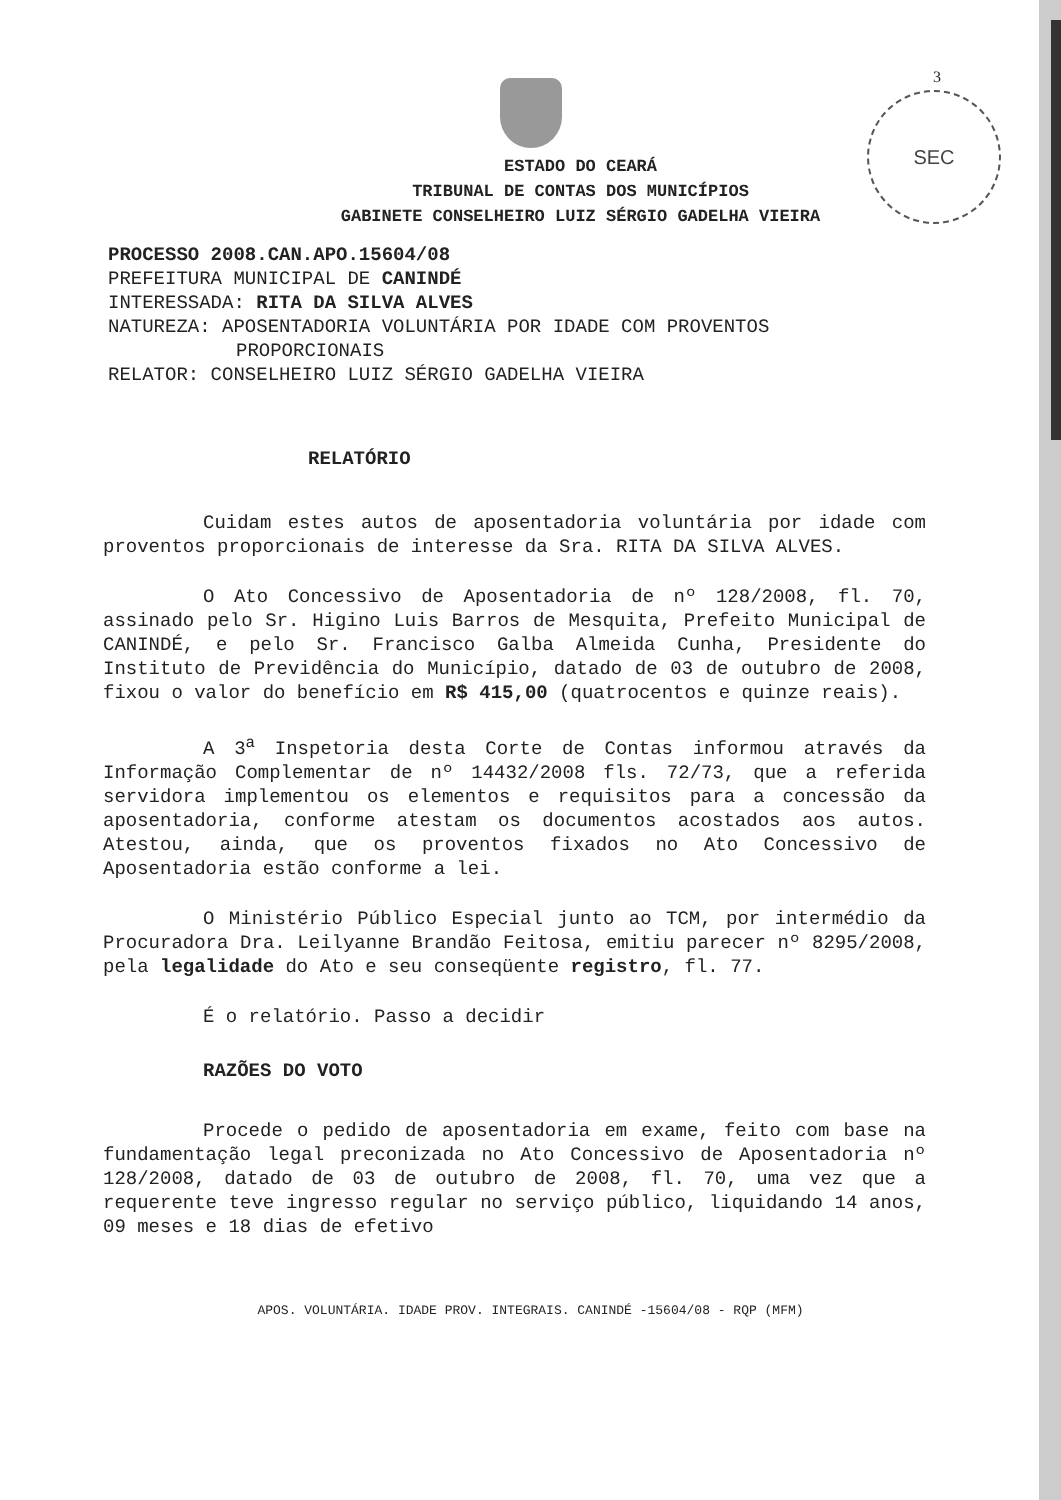3
SEC
ESTADO DO CEARÁ
TRIBUNAL DE CONTAS DOS MUNICÍPIOS
GABINETE CONSELHEIRO LUIZ SÉRGIO GADELHA VIEIRA
PROCESSO 2008.CAN.APO.15604/08
PREFEITURA MUNICIPAL DE CANINDÉ
INTERESSADA: RITA DA SILVA ALVES
NATUREZA: APOSENTADORIA VOLUNTÁRIA POR IDADE COM PROVENTOS
PROPORCIONAIS
RELATOR: CONSELHEIRO LUIZ SÉRGIO GADELHA VIEIRA
RELATÓRIO
Cuidam estes autos de aposentadoria voluntária por idade com proventos proporcionais de interesse da Sra. RITA DA SILVA ALVES.
O Ato Concessivo de Aposentadoria de nº 128/2008, fl. 70, assinado pelo Sr. Higino Luis Barros de Mesquita, Prefeito Municipal de CANINDÉ, e pelo Sr. Francisco Galba Almeida Cunha, Presidente do Instituto de Previdência do Município, datado de 03 de outubro de 2008, fixou o valor do benefício em R$ 415,00 (quatrocentos e quinze reais).
A 3<sup>a</sup> Inspetoria desta Corte de Contas informou através da Informação Complementar de nº 14432/2008 fls. 72/73, que a referida servidora implementou os elementos e requisitos para a concessão da aposentadoria, conforme atestam os documentos acostados aos autos. Atestou, ainda, que os proventos fixados no Ato Concessivo de Aposentadoria estão conforme a lei.
O Ministério Público Especial junto ao TCM, por intermédio da Procuradora Dra. Leilyanne Brandão Feitosa, emitiu parecer nº 8295/2008, pela legalidade do Ato e seu conseqüente registro, fl. 77.
É o relatório. Passo a decidir
RAZÕES DO VOTO
Procede o pedido de aposentadoria em exame, feito com base na fundamentação legal preconizada no Ato Concessivo de Aposentadoria nº 128/2008, datado de 03 de outubro de 2008, fl. 70, uma vez que a requerente teve ingresso regular no serviço público, liquidando 14 anos, 09 meses e 18 dias de efetivo
APOS. VOLUNTÁRIA. IDADE PROV. INTEGRAIS. CANINDÉ -15604/08 - RQP (MFM)